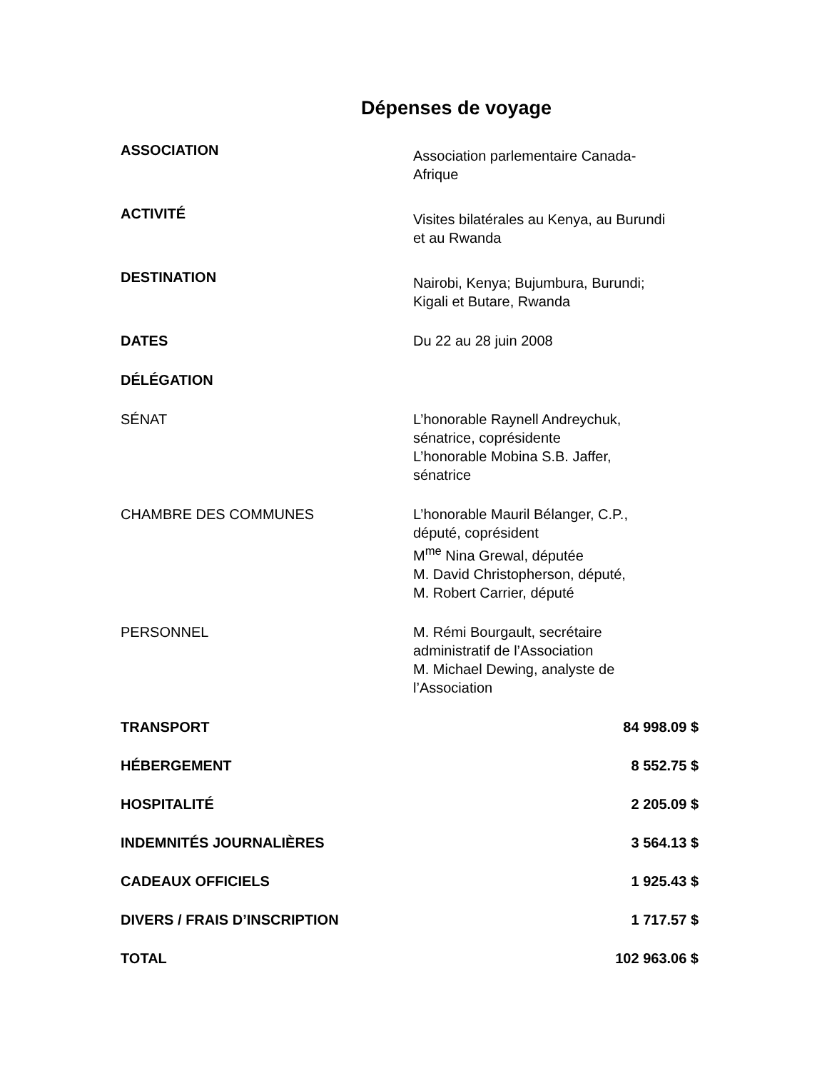Dépenses de voyage
| ASSOCIATION | Association parlementaire Canada- Afrique |
| ACTIVITÉ | Visites bilatérales au Kenya, au Burundi et au Rwanda |
| DESTINATION | Nairobi, Kenya; Bujumbura, Burundi; Kigali et Butare, Rwanda |
| DATES | Du 22 au 28 juin 2008 |
| DÉLÉGATION | |
| SÉNAT | L’honorable Raynell Andreychuk, sénatrice, coprésidente L’honorable Mobina S.B. Jaffer, sénatrice |
| CHAMBRE DES COMMUNES | L’honorable Mauril Bélanger, C.P., député, coprésident M<sup>me</sup> Nina Grewal, députée M. David Christopherson, député, M. Robert Carrier, député |
| PERSONNEL | M. Rémi Bourgault, secrétaire administratif de l’Association M. Michael Dewing, analyste de l’Association |
| TRANSPORT | 84 998.09 $ |
| HÉBERGEMENT | 8 552.75 $ |
| HOSPITALITÉ | 2 205.09 $ |
| INDEMNITÉS JOURNALIÈRES | 3 564.13 $ |
| CADEAUX OFFICIELS | 1 925.43 $ |
| DIVERS / FRAIS D’INSCRIPTION | 1 717.57 $ |
| TOTAL | 102 963.06 $ |